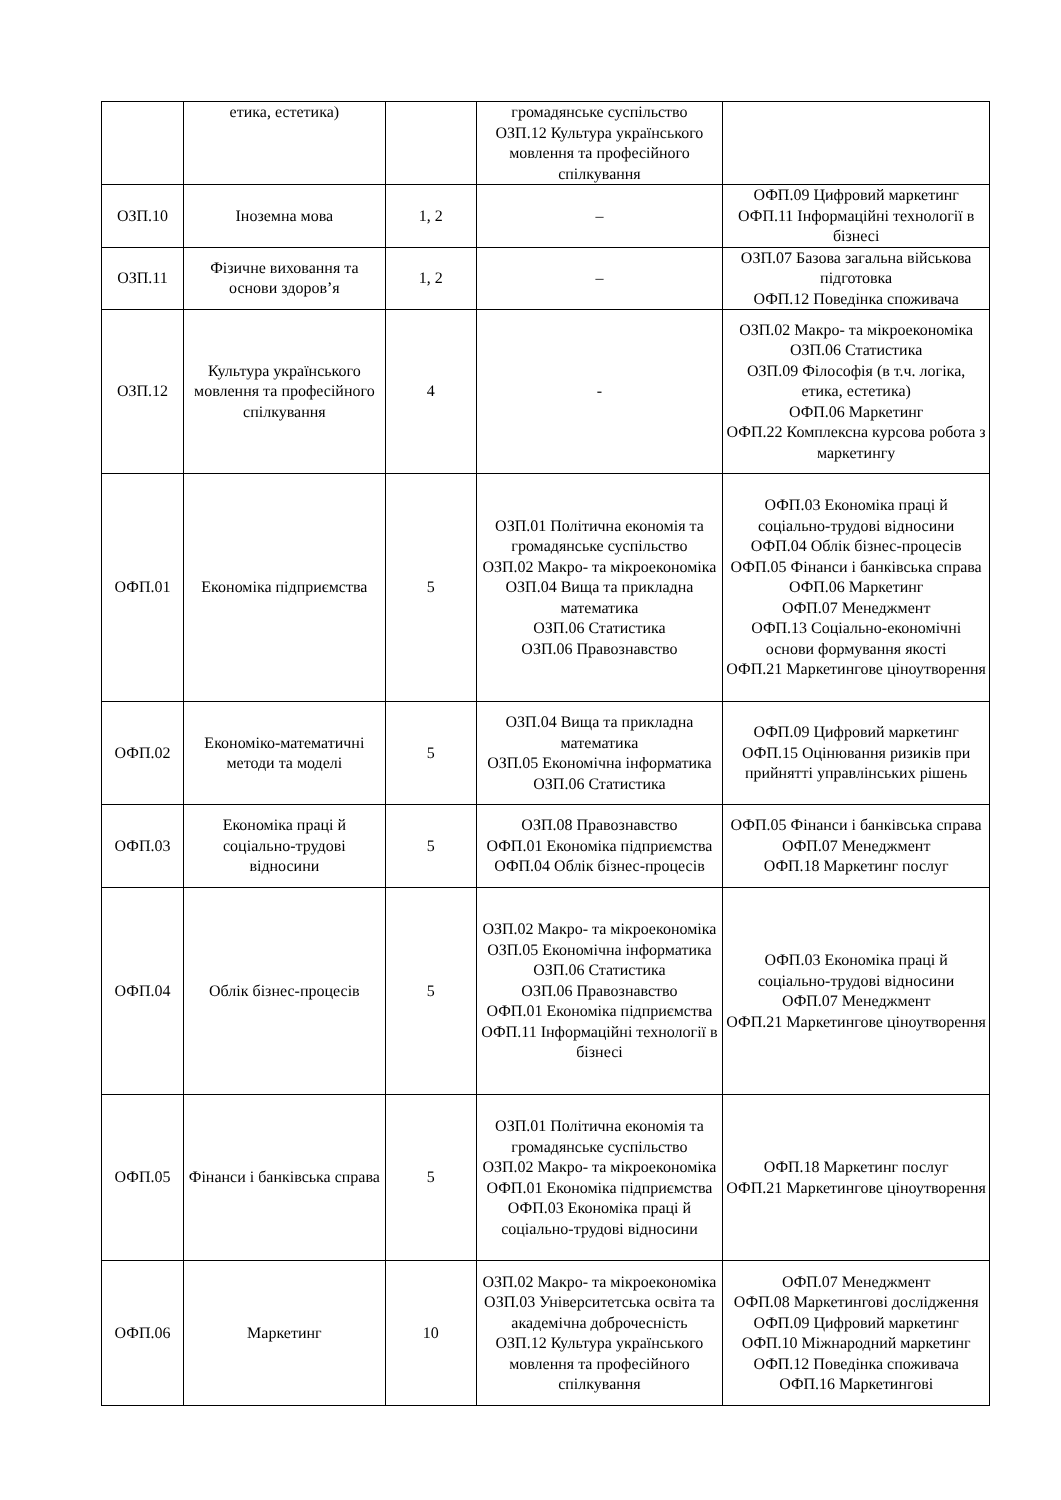| | етика, естетика) | | громадянське суспільство ОЗП.12 Культура українського мовлення та професійного спілкування | |
| ОЗП.10 | Іноземна мова | 1, 2 | – | ОФП.09 Цифровий маркетинг ОФП.11 Інформаційні технології в бізнесі |
| ОЗП.11 | Фізичне виховання та основи здоров’я | 1, 2 | – | ОЗП.07 Базова загальна військова підготовка ОФП.12 Поведінка споживача |
| ОЗП.12 | Культура українського мовлення та професійного спілкування | 4 | - | ОЗП.02 Макро- та мікроекономіка ОЗП.06 Статистика ОЗП.09 Філософія (в т.ч. логіка, етика, естетика) ОФП.06 Маркетинг ОФП.22 Комплексна курсова робота з маркетингу |
| ОФП.01 | Економіка підприємства | 5 | ОЗП.01 Політична економія та громадянське суспільство ОЗП.02 Макро- та мікроекономіка ОЗП.04 Вища та прикладна математика ОЗП.06 Статистика ОЗП.06 Правознавство | ОФП.03 Економіка праці й соціально-трудові відносини ОФП.04 Облік бізнес-процесів ОФП.05 Фінанси і банківська справа ОФП.06 Маркетинг ОФП.07 Менеджмент ОФП.13 Соціально-економічні основи формування якості ОФП.21 Маркетингове ціноутворення |
| ОФП.02 | Економіко-математичні методи та моделі | 5 | ОЗП.04 Вища та прикладна математика ОЗП.05 Економічна інформатика ОЗП.06 Статистика | ОФП.09 Цифровий маркетинг ОФП.15 Оцінювання ризиків при прийнятті управлінських рішень |
| ОФП.03 | Економіка праці й соціально-трудові відносини | 5 | ОЗП.08 Правознавство ОФП.01 Економіка підприємства ОФП.04 Облік бізнес-процесів | ОФП.05 Фінанси і банківська справа ОФП.07 Менеджмент ОФП.18 Маркетинг послуг |
| ОФП.04 | Облік бізнес-процесів | 5 | ОЗП.02 Макро- та мікроекономіка ОЗП.05 Економічна інформатика ОЗП.06 Статистика ОЗП.06 Правознавство ОФП.01 Економіка підприємства ОФП.11 Інформаційні технології в бізнесі | ОФП.03 Економіка праці й соціально-трудові відносини ОФП.07 Менеджмент ОФП.21 Маркетингове ціноутворення |
| ОФП.05 | Фінанси і банківська справа | 5 | ОЗП.01 Політична економія та громадянське суспільство ОЗП.02 Макро- та мікроекономіка ОФП.01 Економіка підприємства ОФП.03 Економіка праці й соціально-трудові відносини | ОФП.18 Маркетинг послуг ОФП.21 Маркетингове ціноутворення |
| ОФП.06 | Маркетинг | 10 | ОЗП.02 Макро- та мікроекономіка ОЗП.03 Університетська освіта та академічна доброчесність ОЗП.12 Культура українського мовлення та професійного спілкування | ОФП.07 Менеджмент ОФП.08 Маркетингові дослідження ОФП.09 Цифровий маркетинг ОФП.10 Міжнародний маркетинг ОФП.12 Поведінка споживача ОФП.16 Маркетингові |